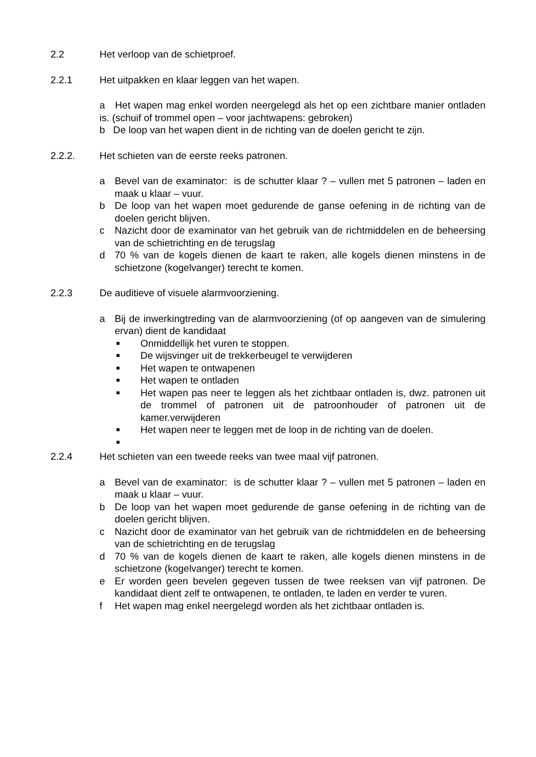2.2 Het verloop van de schietproef.
2.2.1 Het uitpakken en klaar leggen van het wapen.
a Het wapen mag enkel worden neergelegd als het op een zichtbare manier ontladen is. (schuif of trommel open – voor jachtwapens: gebroken)
b De loop van het wapen dient in de richting van de doelen gericht te zijn.
2.2.2. Het schieten van de eerste reeks patronen.
a Bevel van de examinator: is de schutter klaar ? – vullen met 5 patronen – laden en maak u klaar – vuur.
b De loop van het wapen moet gedurende de ganse oefening in de richting van de doelen gericht blijven.
c Nazicht door de examinator van het gebruik van de richtmiddelen en de beheersing van de schietrichting en de terugslag
d 70 % van de kogels dienen de kaart te raken, alle kogels dienen minstens in de schietzone (kogelvanger) terecht te komen.
2.2.3 De auditieve of visuele alarmvoorziening.
a Bij de inwerkingtreding van de alarmvoorziening (of op aangeven van de simulering ervan) dient de kandidaat
■ Onmiddellijk het vuren te stoppen.
■ De wijsvinger uit de trekkerbeugel te verwijderen
■ Het wapen te ontwapenen
■ Het wapen te ontladen
■ Het wapen pas neer te leggen als het zichtbaar ontladen is, dwz. patronen uit de trommel of patronen uit de patroonhouder of patronen uit de kamer.verwijderen
■ Het wapen neer te leggen met de loop in de richting van de doelen.
■
2.2.4 Het schieten van een tweede reeks van twee maal vijf patronen.
a Bevel van de examinator: is de schutter klaar ? – vullen met 5 patronen – laden en maak u klaar – vuur.
b De loop van het wapen moet gedurende de ganse oefening in de richting van de doelen gericht blijven.
c Nazicht door de examinator van het gebruik van de richtmiddelen en de beheersing van de schietrichting en de terugslag
d 70 % van de kogels dienen de kaart te raken, alle kogels dienen minstens in de schietzone (kogelvanger) terecht te komen.
e Er worden geen bevelen gegeven tussen de twee reeksen van vijf patronen. De kandidaat dient zelf te ontwapenen, te ontladen, te laden en verder te vuren.
f Het wapen mag enkel neergelegd worden als het zichtbaar ontladen is.